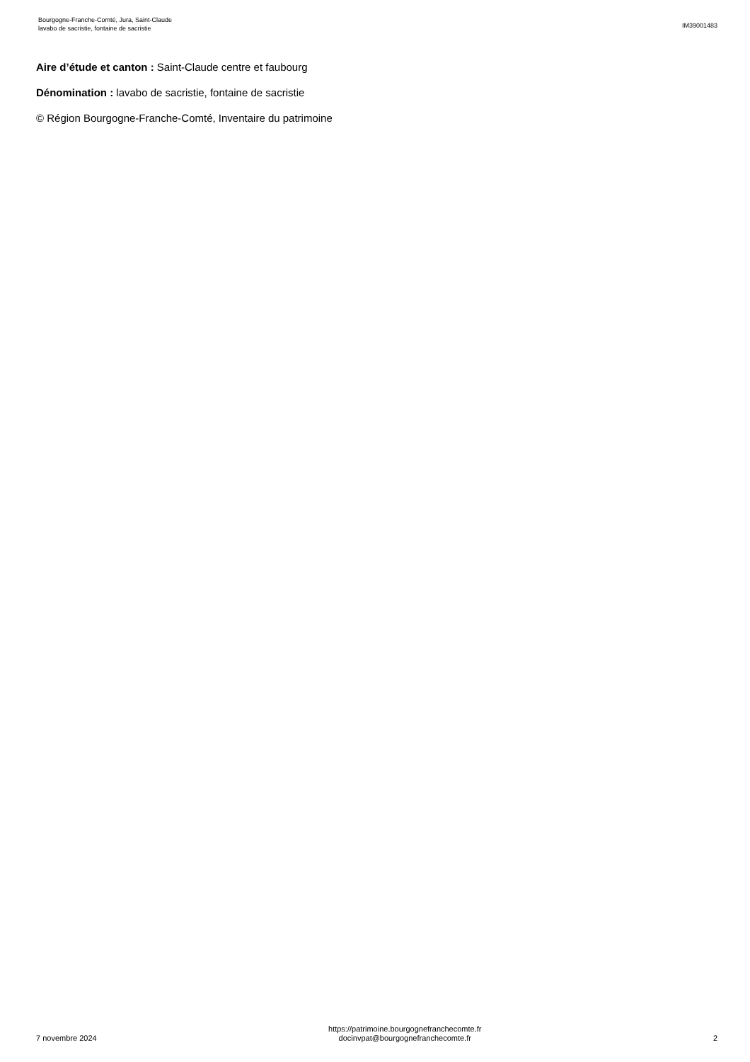Bourgogne-Franche-Comté, Jura, Saint-Claude
lavabo de sacristie, fontaine de sacristie
IM39001483
Aire d’étude et canton : Saint-Claude centre et faubourg
Dénomination : lavabo de sacristie, fontaine de sacristie
© Région Bourgogne-Franche-Comté, Inventaire du patrimoine
7 novembre 2024
https://patrimoine.bourgognefranchecomte.fr
docinvpat@bourgognefranchecomte.fr
2